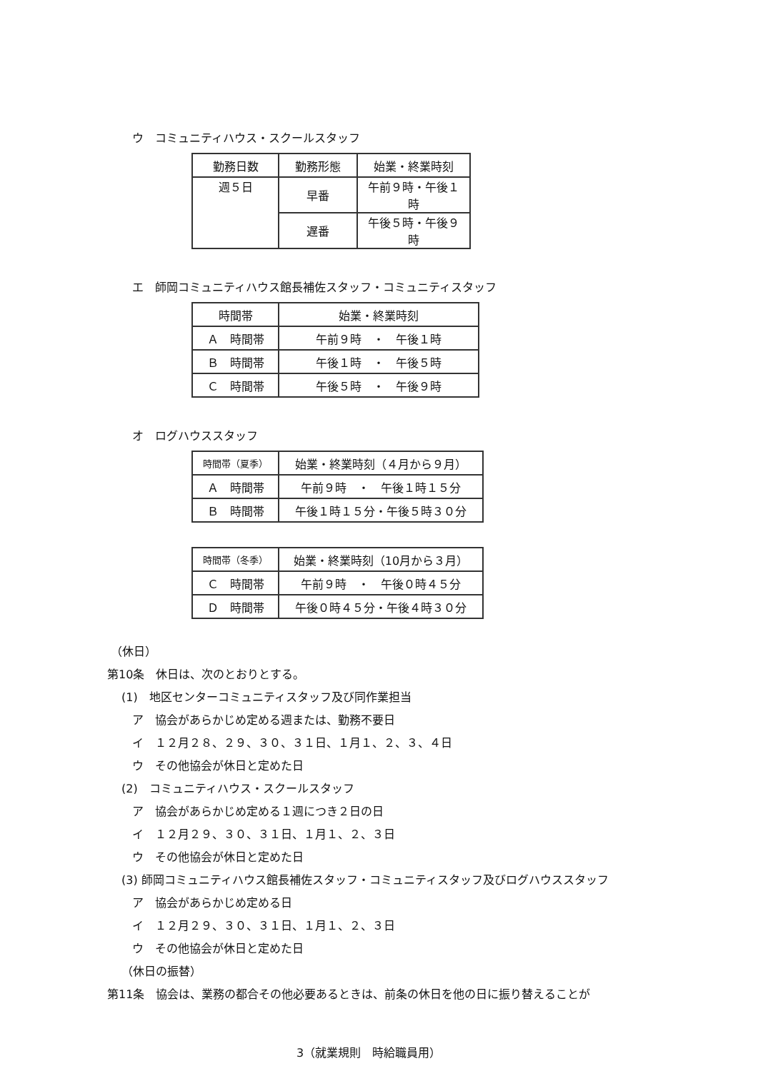ウ　コミュニティハウス・スクールスタッフ
| 勤務日数 | 勤務形態 | 始業・終業時刻 |
| --- | --- | --- |
| 週５日 | 早番 | 午前９時・午後１時 |
| | 遅番 | 午後５時・午後９時 |
エ　師岡コミュニティハウス館長補佐スタッフ・コミュニティスタッフ
| 時間帯 | 始業・終業時刻 |
| --- | --- |
| Ａ 時間帯 | 午前９時 ・ 午後１時 |
| Ｂ 時間帯 | 午後１時 ・ 午後５時 |
| Ｃ 時間帯 | 午後５時 ・ 午後９時 |
オ　ログハウススタッフ
| 時間帯（夏季） | 始業・終業時刻（４月から９月） |
| --- | --- |
| Ａ 時間帯 | 午前９時 ・ 午後１時１５分 |
| Ｂ 時間帯 | 午後１時１５分・午後５時３０分 |
| 時間帯（冬季） | 始業・終業時刻（10月から３月） |
| --- | --- |
| Ｃ 時間帯 | 午前９時 ・ 午後０時４５分 |
| Ｄ 時間帯 | 午後０時４５分・午後４時３０分 |
（休日）
第10条　休日は、次のとおりとする。
(1)　地区センターコミュニティスタッフ及び同作業担当
ア　協会があらかじめ定める週または、勤務不要日
イ　１２月２８、２９、３０、３１日、１月１、２、３、４日
ウ　その他協会が休日と定めた日
(2)　コミュニティハウス・スクールスタッフ
ア　協会があらかじめ定める１週につき２日の日
イ　１２月２９、３０、３１日、１月１、２、３日
ウ　その他協会が休日と定めた日
(3) 師岡コミュニティハウス館長補佐スタッフ・コミュニティスタッフ及びログハウススタッフ
ア　協会があらかじめ定める日
イ　１２月２９、３０、３１日、１月１、２、３日
ウ　その他協会が休日と定めた日
（休日の振替）
第11条　協会は、業務の都合その他必要あるときは、前条の休日を他の日に振り替えることが
3（就業規則　時給職員用）